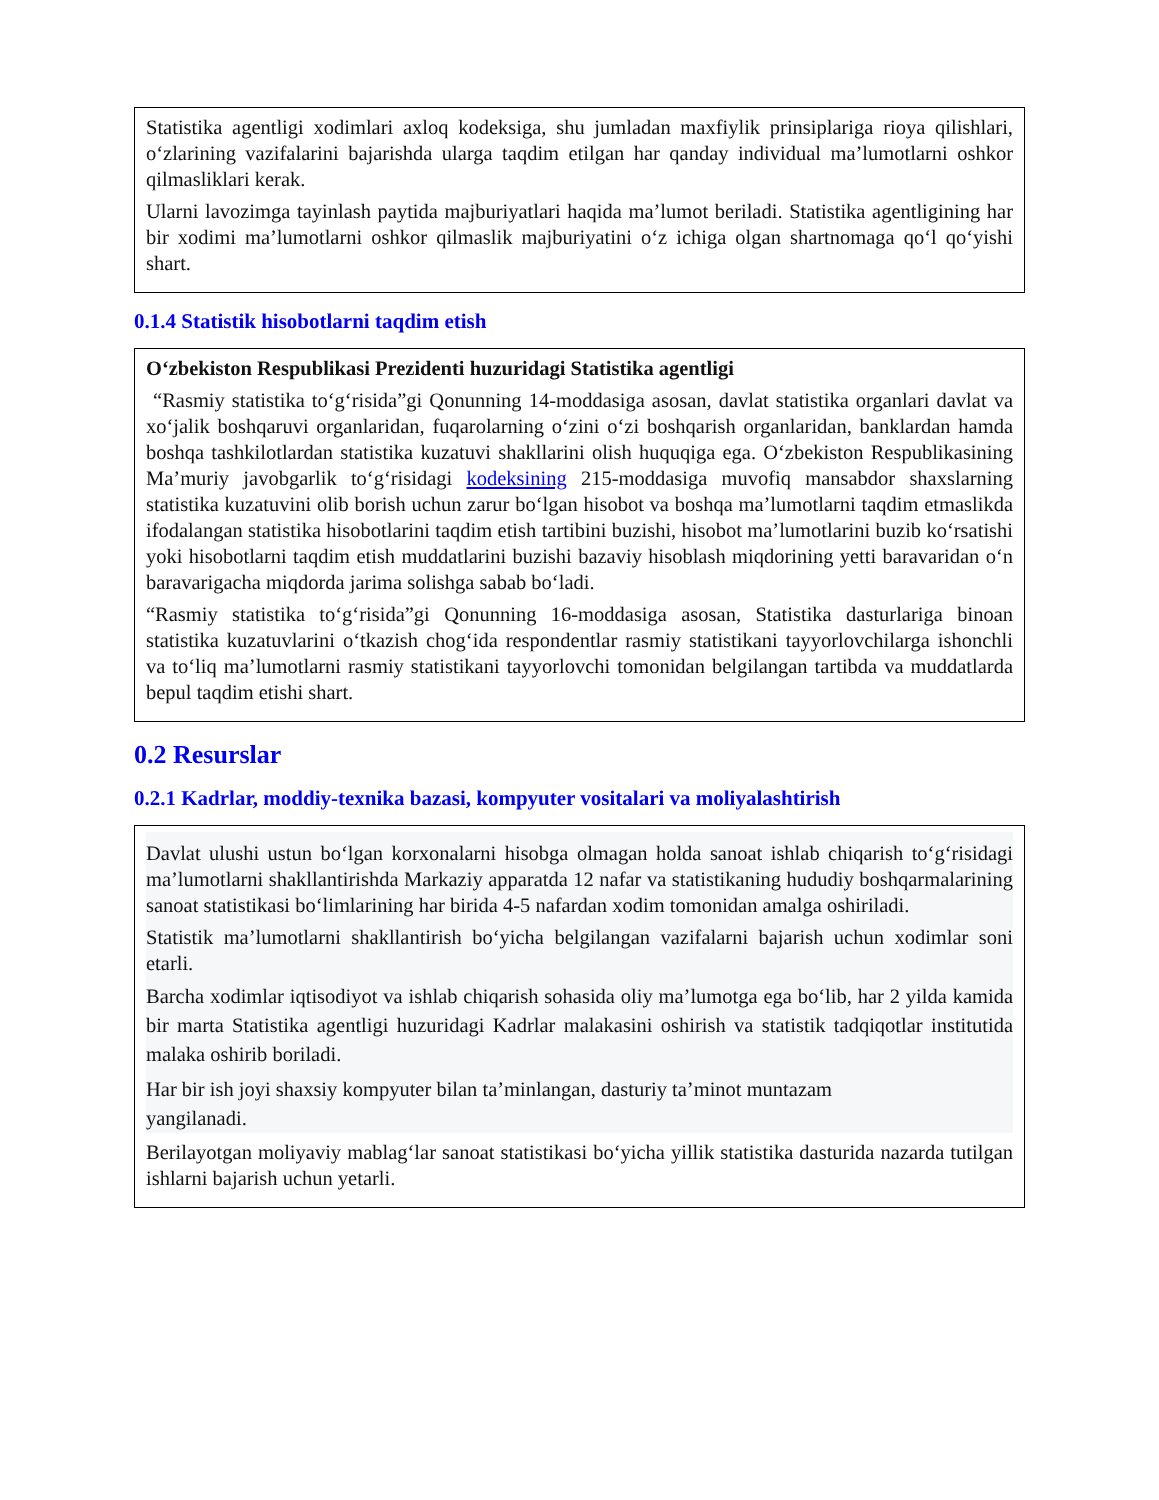Statistika agentligi xodimlari axloq kodeksiga, shu jumladan maxfiylik prinsiplariga rioya qilishlari, o‘zlarining vazifalarini bajarishda ularga taqdim etilgan har qanday individual ma’lumotlarni oshkor qilmasliklari kerak.
Ularni lavozimga tayinlash paytida majburiyatlari haqida ma’lumot beriladi. Statistika agentligining har bir xodimi ma’lumotlarni oshkor qilmaslik majburiyatini o‘z ichiga olgan shartnomaga qo‘l qo‘yishi shart.
0.1.4 Statistik hisobotlarni taqdim etish
O‘zbekiston Respublikasi Prezidenti huzuridagi Statistika agentligi
“Rasmiy statistika to‘g‘risida”gi Qonunning 14-moddasiga asosan, davlat statistika organlari davlat va xo‘jalik boshqaruvi organlaridan, fuqarolarning o‘zini o‘zi boshqarish organlaridan, banklardan hamda boshqa tashkilotlardan statistika kuzatuvi shakllarini olish huquqiga ega. O‘zbekiston Respublikasining Ma’muriy javobgarlik to‘g‘risidagi kodeksining 215-moddasiga muvofiq mansabdor shaxslarning statistika kuzatuvini olib borish uchun zarur bo‘lgan hisobot va boshqa ma’lumotlarni taqdim etmaslikda ifodalangan statistika hisobotlarini taqdim etish tartibini buzishi, hisobot ma’lumotlarini buzib ko‘rsatishi yoki hisobotlarni taqdim etish muddatlarini buzishi bazaviy hisoblash miqdorining yetti baravaridan o‘n baravarigacha miqdorda jarima solishga sabab bo‘ladi.
“Rasmiy statistika to‘g‘risida”gi Qonunning 16-moddasiga asosan, Statistika dasturlariga binoan statistika kuzatuvlarini o‘tkazish chog‘ida respondentlar rasmiy statistikani tayyorlovchilarga ishonchli va to‘liq ma’lumotlarni rasmiy statistikani tayyorlovchi tomonidan belgilangan tartibda va muddatlarda bepul taqdim etishi shart.
0.2 Resurslar
0.2.1 Kadrlar, moddiy-texnika bazasi, kompyuter vositalari va moliyalashtirish
Davlat ulushi ustun bo‘lgan korxonalarni hisobga olmagan holda sanoat ishlab chiqarish to‘g‘risidagi ma’lumotlarni shakllantirishda Markaziy apparatda 12 nafar va statistikaning hududiy boshqarmalarining sanoat statistikasi bo‘limlarining har birida 4-5 nafardan xodim tomonidan amalga oshiriladi.
Statistik ma’lumotlarni shakllantirish bo‘yicha belgilangan vazifalarni bajarish uchun xodimlar soni etarli.
Barcha xodimlar iqtisodiyot va ishlab chiqarish sohasida oliy ma’lumotga ega bo‘lib, har 2 yilda kamida bir marta Statistika agentligi huzuridagi Kadrlar malakasini oshirish va statistik tadqiqotlar institutida malaka oshirib boriladi.
Har bir ish joyi shaxsiy kompyuter bilan ta’minlangan, dasturiy ta’minot muntazam
yangilanadi.
Berilayotgan moliyaviy mablag‘lar sanoat statistikasi bo‘yicha yillik statistika dasturida nazarda tutilgan ishlarni bajarish uchun yetarli.